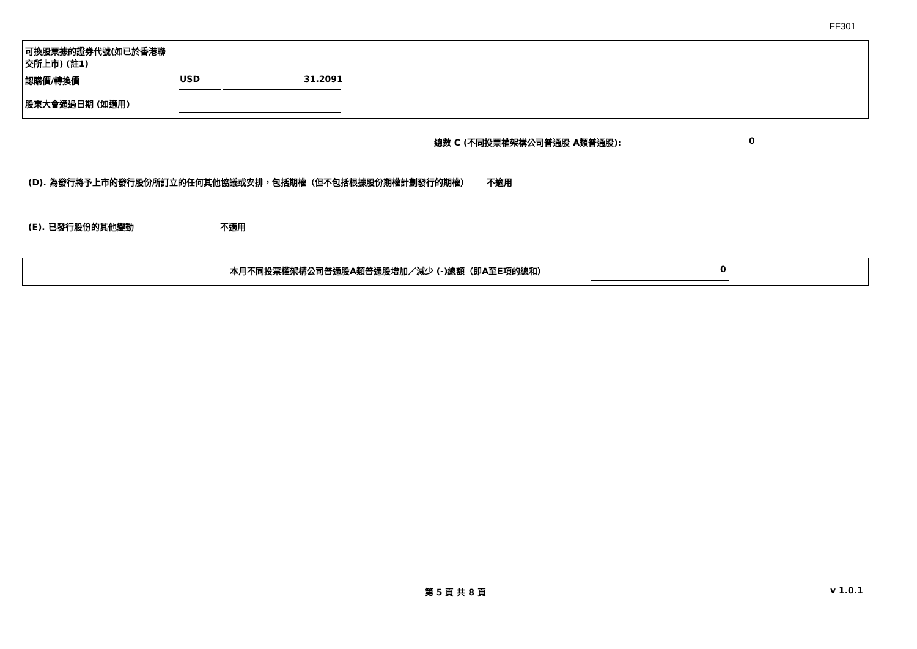FF301
可換股票據的證券代號(如已於香港聯交所上市) (註1)
認購價/轉換價 USD 31.2091
股東大會通過日期 (如適用)
總數 C (不同投票權架構公司普通股 A類普通股): 0
(D). 為發行將予上市的發行股份所訂立的任何其他協議或安排，包括期權（但不包括根據股份期權計劃發行的期權） 不適用
(E). 已發行股份的其他變動 不適用
本月不同投票權架構公司普通股A類普通股增加／減少 (-)總額（即A至E項的總和） 0
第 5 頁 共 8 頁 v 1.0.1